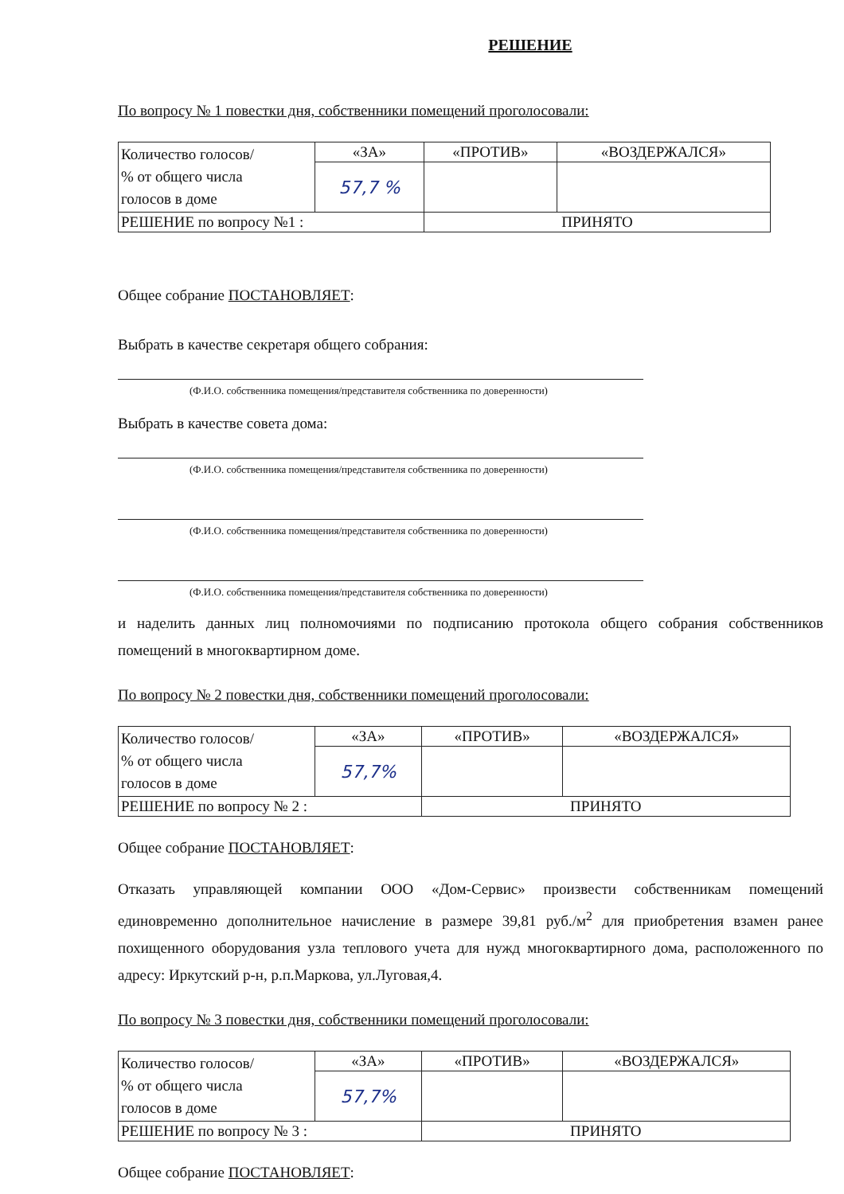РЕШЕНИЕ
По вопросу № 1 повестки дня, собственники помещений проголосовали:
| Количество голосов/ % от общего числа голосов в доме | «ЗА» | «ПРОТИВ» | «ВОЗДЕРЖАЛСЯ» |
| | 57,7 % | | |
| РЕШЕНИЕ по вопросу №1 : | | ПРИНЯТО | |
Общее собрание ПОСТАНОВЛЯЕТ:
Выбрать в качестве секретаря общего собрания:
(Ф.И.О. собственника помещения/представителя собственника по доверенности)
Выбрать в качестве совета дома:
(Ф.И.О. собственника помещения/представителя собственника по доверенности)
(Ф.И.О. собственника помещения/представителя собственника по доверенности)
(Ф.И.О. собственника помещения/представителя собственника по доверенности)
и наделить данных лиц полномочиями по подписанию протокола общего собрания собственников помещений в многоквартирном доме.
По вопросу № 2 повестки дня, собственники помещений проголосовали:
| Количество голосов/ % от общего числа голосов в доме | «ЗА» | «ПРОТИВ» | «ВОЗДЕРЖАЛСЯ» |
| | 57,7% | | |
| РЕШЕНИЕ по вопросу № 2 : | | ПРИНЯТО | |
Общее собрание ПОСТАНОВЛЯЕТ:
Отказать управляющей компании ООО «Дом-Сервис» произвести собственникам помещений единовременно дополнительное начисление в размере 39,81 руб./м<sup>2</sup> для приобретения взамен ранее похищенного оборудования узла теплового учета для нужд многоквартирного дома, расположенного по адресу: Иркутский р-н, р.п.Маркова, ул.Луговая,4.
По вопросу № 3 повестки дня, собственники помещений проголосовали:
| Количество голосов/ % от общего числа голосов в доме | «ЗА» | «ПРОТИВ» | «ВОЗДЕРЖАЛСЯ» |
| | 57,7% | | |
| РЕШЕНИЕ по вопросу № 3 : | | ПРИНЯТО | |
Общее собрание ПОСТАНОВЛЯЕТ: